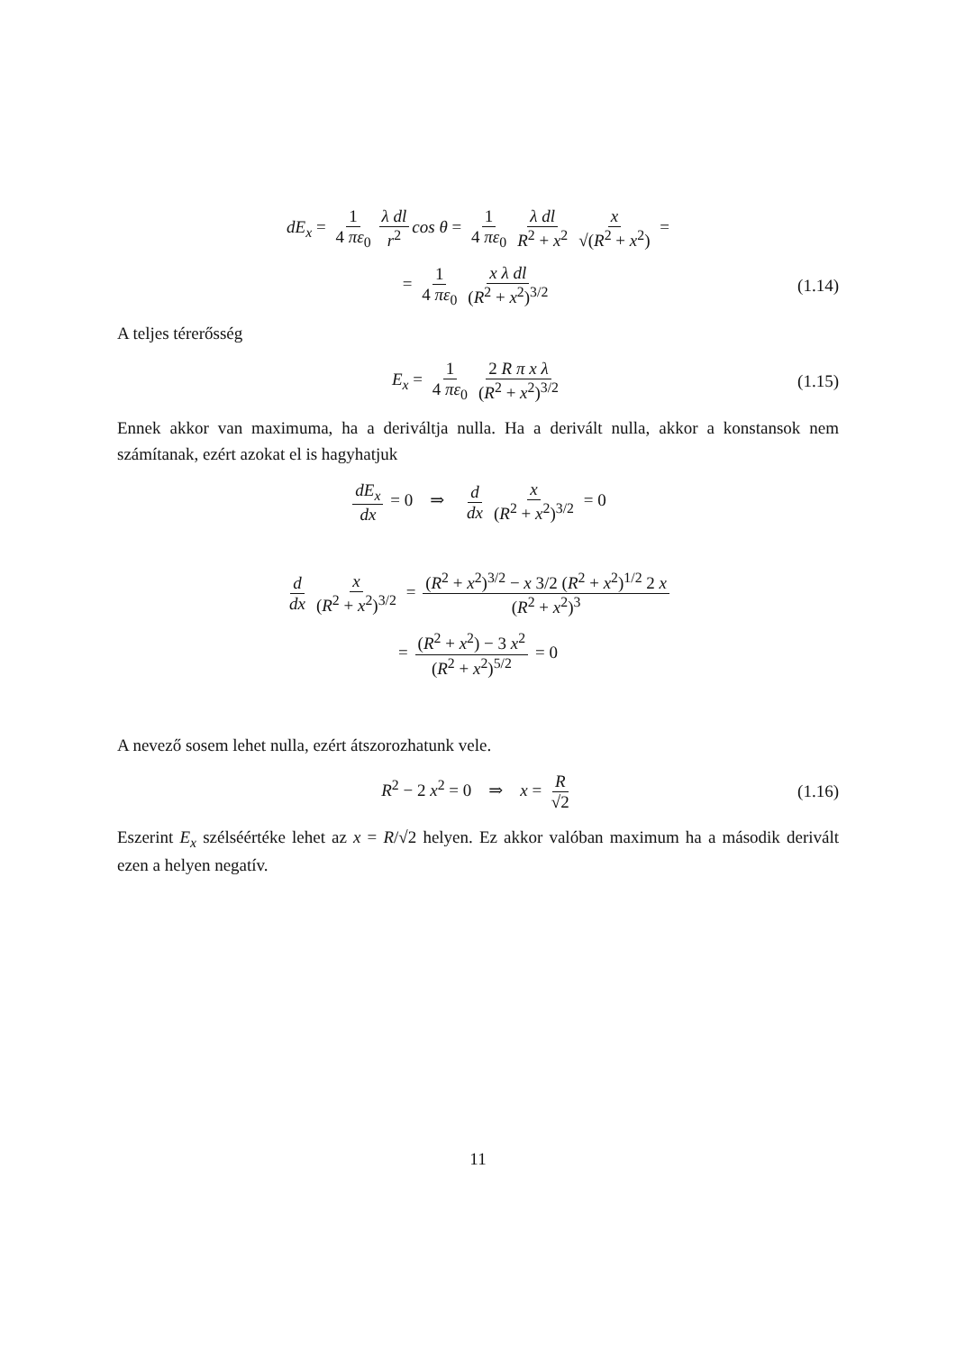dE<sub>x</sub> = 1 4 πε<sub>0</sub> λ dl r<sup>2</sup> cos θ = 1 4 πε<sub>0</sub> λ dl R<sup>2</sup> + x<sup>2</sup> x √(R<sup>2</sup> + x<sup>2</sup>) =
= 1 4 πε<sub>0</sub> x λ dl (R<sup>2</sup> + x<sup>2</sup>)<sup>3/2</sup> (1.14)
A teljes térerősség
E<sub>x</sub> = 1 4 πε<sub>0</sub> 2 R π x λ (R<sup>2</sup> + x<sup>2</sup>)<sup>3/2</sup> (1.15)
Ennek akkor van maximuma, ha a deriváltja nulla. Ha a derivált nulla, akkor a konstansok nem számítanak, ezért azokat el is hagyhatjuk
dE<sub>x</sub> dx = 0 ⇒ d dx x (R<sup>2</sup> + x<sup>2</sup>)<sup>3/2</sup> = 0
d dx x (R<sup>2</sup> + x<sup>2</sup>)<sup>3/2</sup> = (R<sup>2</sup> + x<sup>2</sup>)<sup>3/2</sup> − x 3/2 (R<sup>2</sup> + x<sup>2</sup>)<sup>1/2</sup> 2 x (R<sup>2</sup> + x<sup>2</sup>)<sup>3</sup>
= (R<sup>2</sup> + x<sup>2</sup>) − 3 x<sup>2</sup> (R<sup>2</sup> + x<sup>2</sup>)<sup>5/2</sup> = 0
A nevező sosem lehet nulla, ezért átszorozhatunk vele.
R<sup>2</sup> − 2 x<sup>2</sup> = 0 ⇒ x = R √2 (1.16)
Eszerint E<sub>x</sub> szélséértéke lehet az x = R/√2 helyen. Ez akkor valóban maximum ha a második derivált ezen a helyen negatív.
11